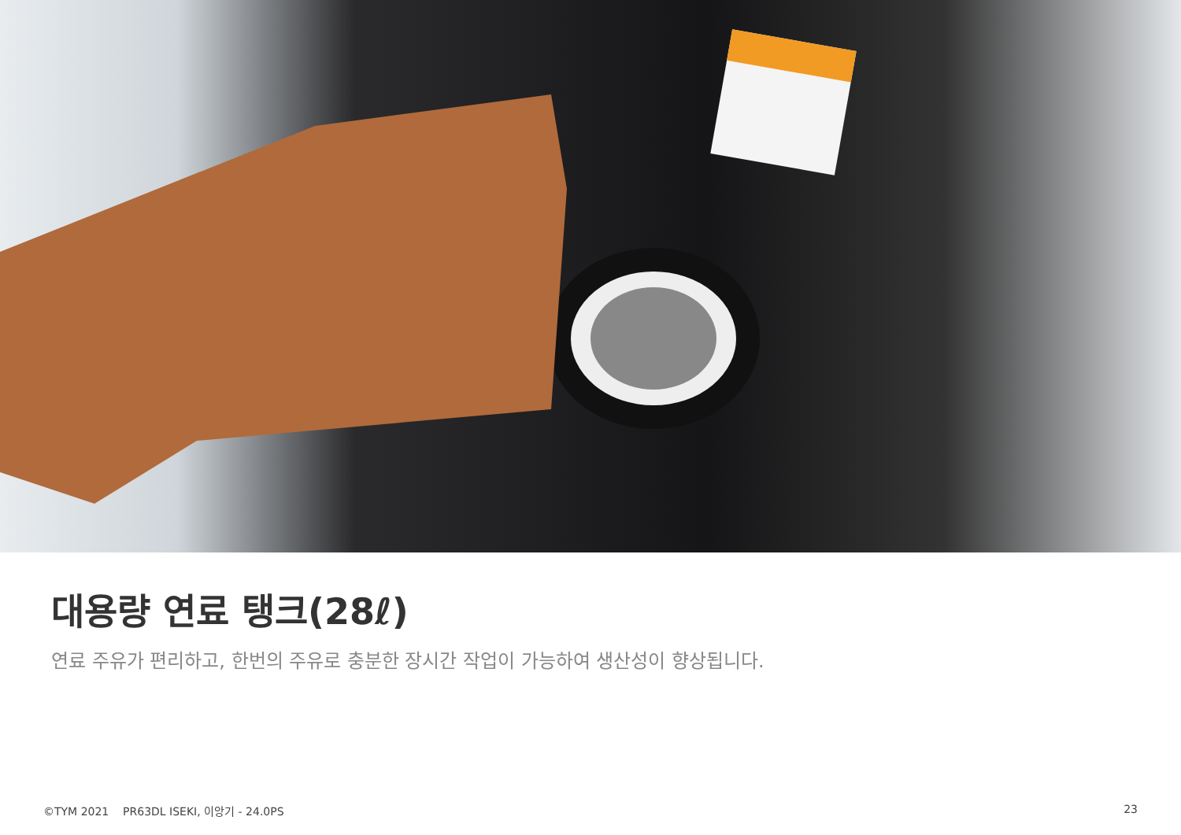대용량 연료 탱크(28ℓ)
연료 주유가 편리하고, 한번의 주유로 충분한 장시간 작업이 가능하여 생산성이 향상됩니다.
©TYM 2021 PR63DL ISEKI, 이앙기 - 24.0PS 23